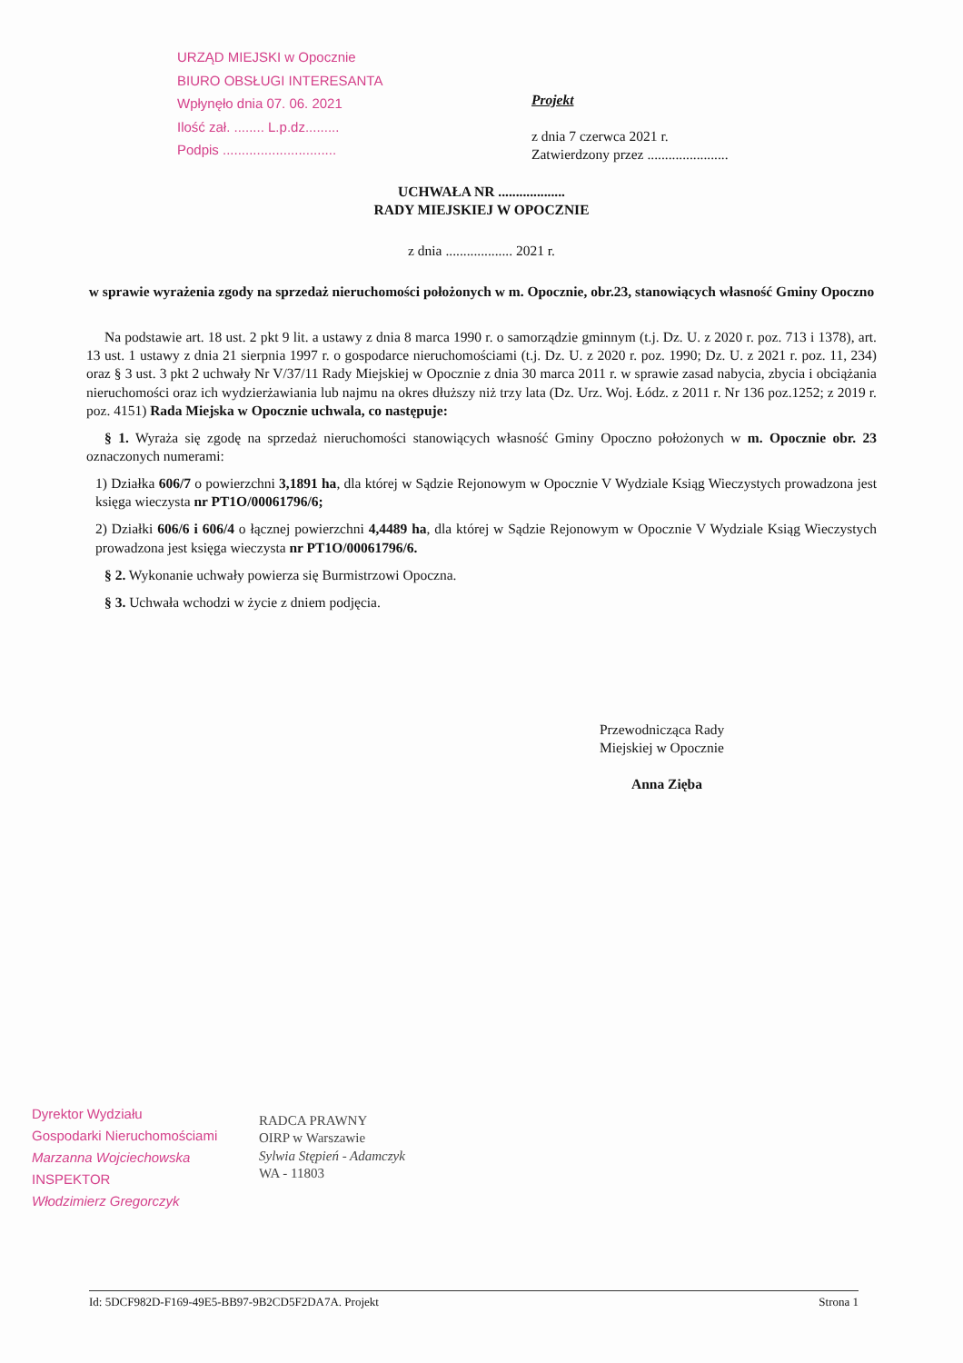URZĄD MIEJSKI w Opocznie
BIURO OBSŁUGI INTERESANTA
Wpłynęło dnia 07. 06. 2021
Ilość zał. ........ L.p.dz.........
Podpis ..............................
Projekt
z dnia 7 czerwca 2021 r.
Zatwierdzony przez .......................
UCHWAŁA NR ...................
RADY MIEJSKIEJ W OPOCZNIE
z dnia ................... 2021 r.
w sprawie wyrażenia zgody na sprzedaż nieruchomości położonych w m. Opocznie, obr.23, stanowiących własność Gminy Opoczno
Na podstawie art. 18 ust. 2 pkt 9 lit. a ustawy z dnia 8 marca 1990 r. o samorządzie gminnym (t.j. Dz. U. z 2020 r. poz. 713 i 1378), art. 13 ust. 1 ustawy z dnia 21 sierpnia 1997 r. o gospodarce nieruchomościami (t.j. Dz. U. z 2020 r. poz. 1990; Dz. U. z 2021 r. poz. 11, 234) oraz § 3 ust. 3 pkt 2 uchwały Nr V/37/11 Rady Miejskiej w Opocznie z dnia 30 marca 2011 r. w sprawie zasad nabycia, zbycia i obciążania nieruchomości oraz ich wydzierżawiania lub najmu na okres dłuższy niż trzy lata (Dz. Urz. Woj. Łódz. z 2011 r. Nr 136 poz.1252; z 2019 r. poz. 4151) Rada Miejska w Opocznie uchwala, co następuje:
§ 1. Wyraża się zgodę na sprzedaż nieruchomości stanowiących własność Gminy Opoczno położonych w m. Opocznie obr. 23 oznaczonych numerami:
1) Działka 606/7 o powierzchni 3,1891 ha, dla której w Sądzie Rejonowym w Opocznie V Wydziale Ksiąg Wieczystych prowadzona jest księga wieczysta nr PT1O/00061796/6;
2) Działki 606/6 i 606/4 o łącznej powierzchni 4,4489 ha, dla której w Sądzie Rejonowym w Opocznie V Wydziale Ksiąg Wieczystych prowadzona jest księga wieczysta nr PT1O/00061796/6.
§ 2. Wykonanie uchwały powierza się Burmistrzowi Opoczna.
§ 3. Uchwała wchodzi w życie z dniem podjęcia.
Przewodnicząca Rady
Miejskiej w Opocznie
Anna Zięba
Dyrektor Wydziału
Gospodarki Nieruchomościami
Marzanna Wojciechowska
INSPEKTOR
Włodzimierz Gregorczyk
RADCA PRAWNY
OIRP w Warszawie
Sylwia Stępień - Adamczyk
WA - 11803
Id: 5DCF982D-F169-49E5-BB97-9B2CD5F2DA7A. Projekt Strona 1